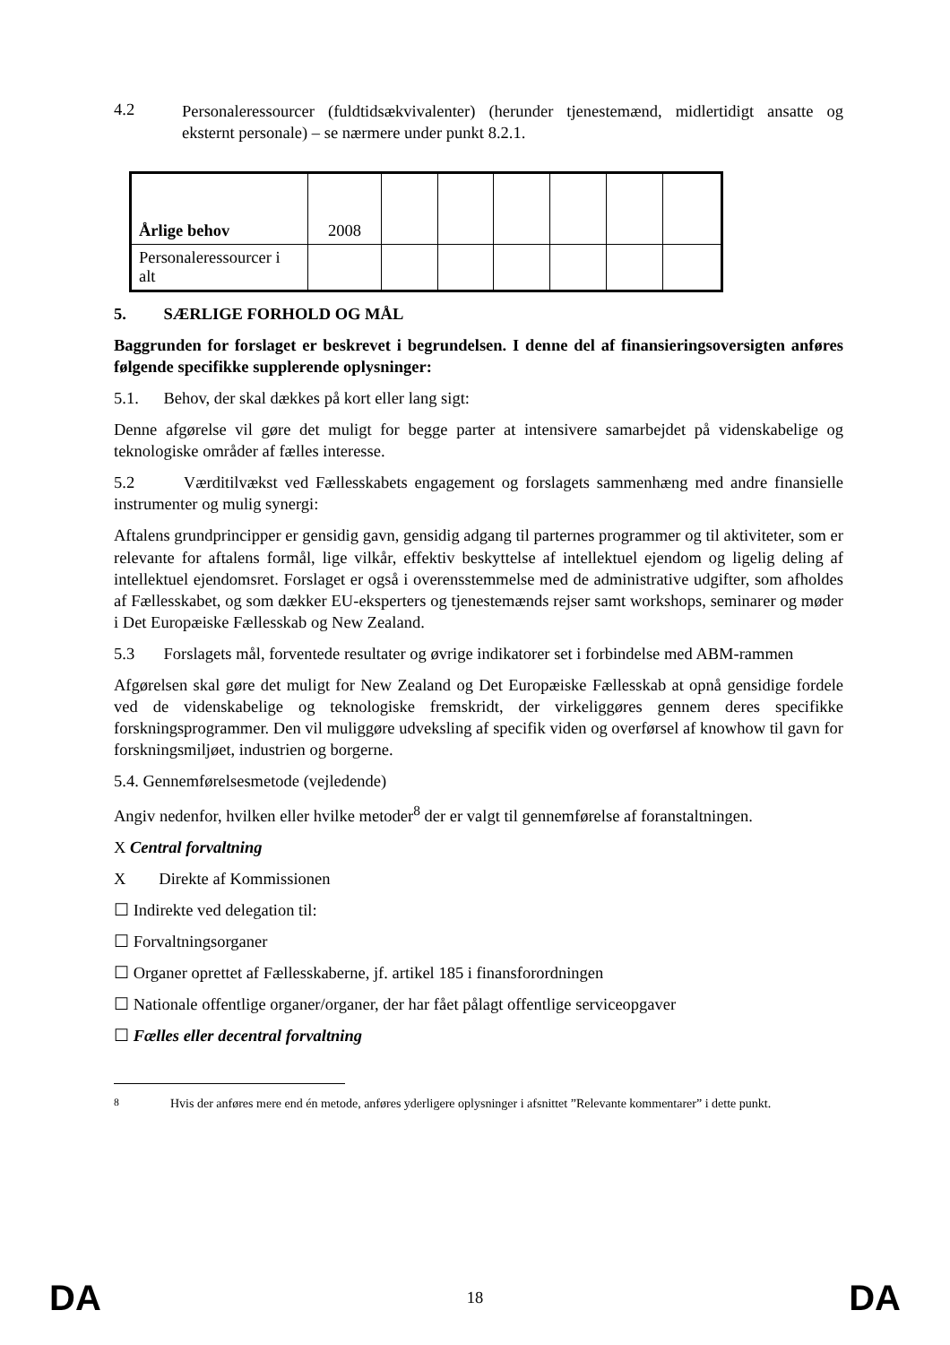4.2
Personaleressourcer (fuldtidsækvivalenter) (herunder tjenestemænd, midlertidigt ansatte og eksternt personale) – se nærmere under punkt 8.2.1.
| Årlige behov | 2008 | | | | | | |
| Personaleressourcer i alt | | | | | | | |
5. SÆRLIGE FORHOLD OG MÅL
Baggrunden for forslaget er beskrevet i begrundelsen. I denne del af finansieringsoversigten anføres følgende specifikke supplerende oplysninger:
5.1. Behov, der skal dækkes på kort eller lang sigt:
Denne afgørelse vil gøre det muligt for begge parter at intensivere samarbejdet på videnskabelige og teknologiske områder af fælles interesse.
5.2 Værditilvækst ved Fællesskabets engagement og forslagets sammenhæng med andre finansielle instrumenter og mulig synergi:
Aftalens grundprincipper er gensidig gavn, gensidig adgang til parternes programmer og til aktiviteter, som er relevante for aftalens formål, lige vilkår, effektiv beskyttelse af intellektuel ejendom og ligelig deling af intellektuel ejendomsret. Forslaget er også i overensstemmelse med de administrative udgifter, som afholdes af Fællesskabet, og som dækker EU-eksperters og tjenestemænds rejser samt workshops, seminarer og møder i Det Europæiske Fællesskab og New Zealand.
5.3 Forslagets mål, forventede resultater og øvrige indikatorer set i forbindelse med ABM-rammen
Afgørelsen skal gøre det muligt for New Zealand og Det Europæiske Fællesskab at opnå gensidige fordele ved de videnskabelige og teknologiske fremskridt, der virkeliggøres gennem deres specifikke forskningsprogrammer. Den vil muliggøre udveksling af specifik viden og overførsel af knowhow til gavn for forskningsmiljøet, industrien og borgerne.
5.4. Gennemførelsesmetode (vejledende)
Angiv nedenfor, hvilken eller hvilke metoder<sup>8</sup> der er valgt til gennemførelse af foranstaltningen.
X Central forvaltning
X Direkte af Kommissionen
☐ Indirekte ved delegation til:
☐ Forvaltningsorganer
☐ Organer oprettet af Fællesskaberne, jf. artikel 185 i finansforordningen
☐ Nationale offentlige organer/organer, der har fået pålagt offentlige serviceopgaver
☐ Fælles eller decentral forvaltning
<sup>8</sup> Hvis der anføres mere end én metode, anføres yderligere oplysninger i afsnittet ”Relevante kommentarer” i dette punkt.
DA 18 DA